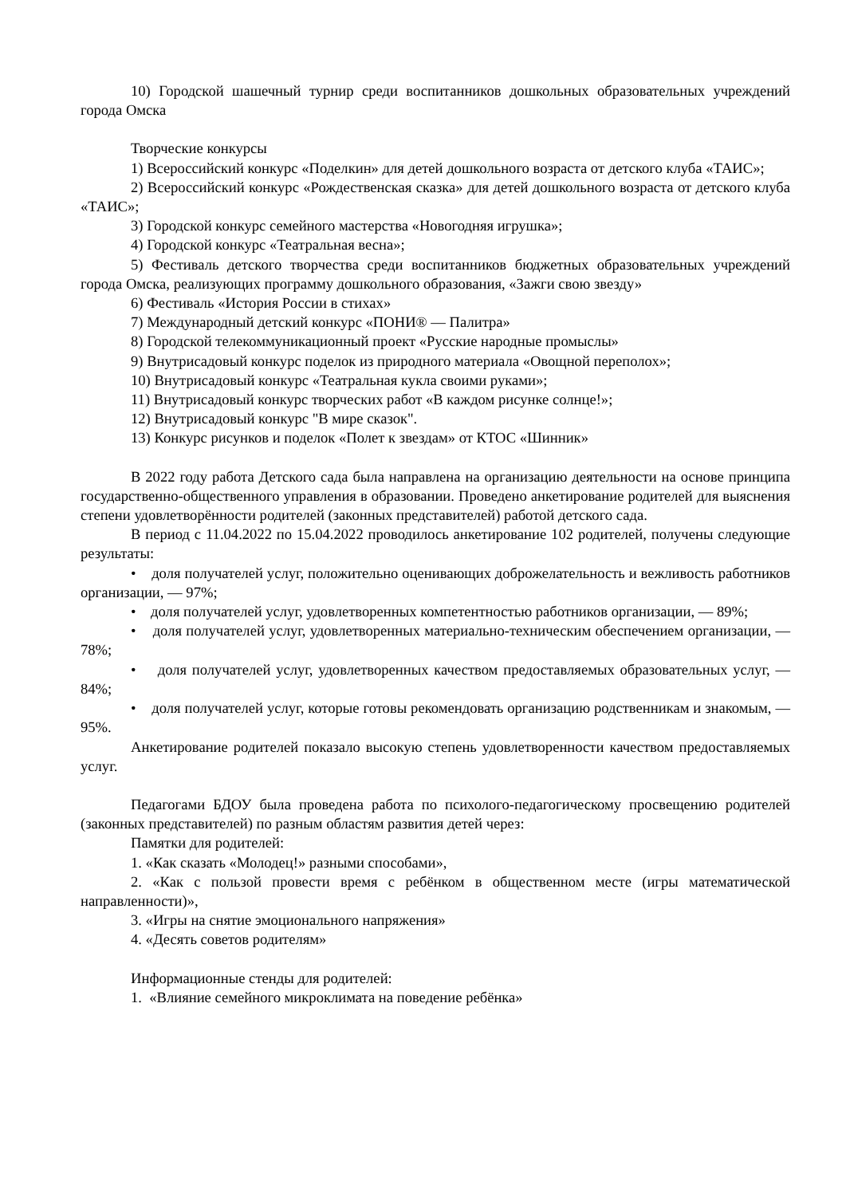10) Городской шашечный турнир среди воспитанников дошкольных образовательных учреждений города Омска
Творческие конкурсы
1) Всероссийский конкурс «Поделкин» для детей дошкольного возраста от детского клуба «ТАИС»;
2) Всероссийский конкурс «Рождественская сказка» для детей дошкольного возраста от детского клуба «ТАИС»;
3) Городской конкурс семейного мастерства «Новогодняя игрушка»;
4) Городской конкурс «Театральная весна»;
5) Фестиваль детского творчества среди воспитанников бюджетных образовательных учреждений города Омска, реализующих программу дошкольного образования, «Зажги свою звезду»
6) Фестиваль «История России в стихах»
7) Международный детский конкурс «ПОНИ® — Палитра»
8) Городской телекоммуникационный проект «Русские народные промыслы»
9) Внутрисадовый конкурс поделок из природного материала «Овощной переполох»;
10) Внутрисадовый конкурс «Театральная кукла своими руками»;
11) Внутрисадовый конкурс творческих работ «В каждом рисунке солнце!»;
12) Внутрисадовый конкурс "В мире сказок".
13) Конкурс рисунков и поделок «Полет к звездам» от КТОС «Шинник»
В 2022 году работа Детского сада была направлена на организацию деятельности на основе принципа государственно-общественного управления в образовании. Проведено анкетирование родителей для выяснения степени удовлетворённости родителей (законных представителей) работой детского сада.
В период с 11.04.2022 по 15.04.2022 проводилось анкетирование 102 родителей, получены следующие результаты:
• доля получателей услуг, положительно оценивающих доброжелательность и вежливость работников организации, — 97%;
• доля получателей услуг, удовлетворенных компетентностью работников организации, — 89%;
• доля получателей услуг, удовлетворенных материально-техническим обеспечением организации, — 78%;
• доля получателей услуг, удовлетворенных качеством предоставляемых образовательных услуг, — 84%;
• доля получателей услуг, которые готовы рекомендовать организацию родственникам и знакомым, — 95%.
Анкетирование родителей показало высокую степень удовлетворенности качеством предоставляемых услуг.
Педагогами БДОУ была проведена работа по психолого-педагогическому просвещению родителей (законных представителей) по разным областям развития детей через:
Памятки для родителей:
1. «Как сказать «Молодец!» разными способами»,
2. «Как с пользой провести время с ребёнком в общественном месте (игры математической направленности)»,
3. «Игры на снятие эмоционального напряжения»
4. «Десять советов родителям»
Информационные стенды для родителей:
1. «Влияние семейного микроклимата на поведение ребёнка»